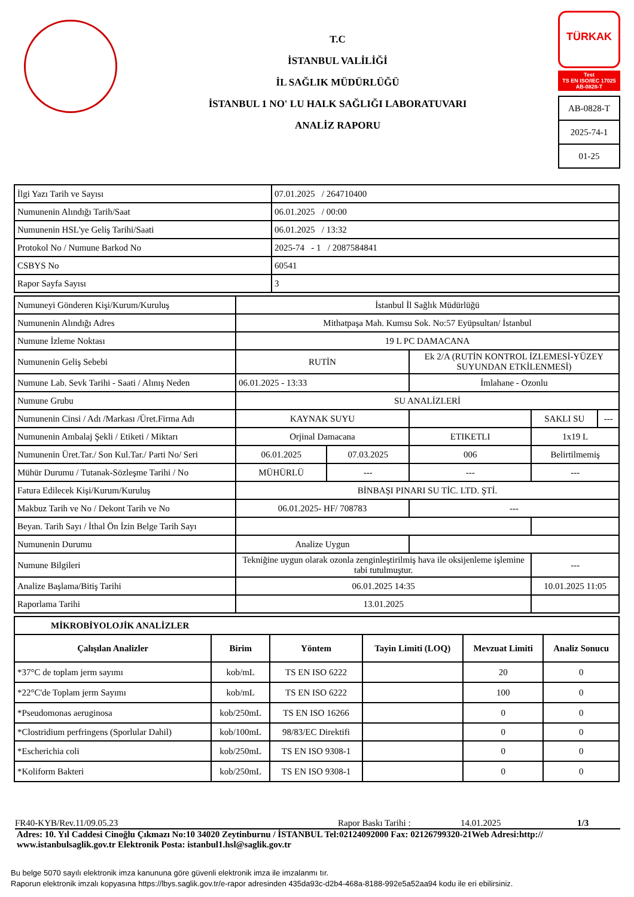T.C
İSTANBUL VALİLİĞİ
İL SAĞLIK MÜDÜRLÜĞÜ
İSTANBUL 1 NO' LU HALK SAĞLIĞI LABORATUVARI
ANALİZ RAPORU
TÜRKAK
Test
TS EN ISO/IEC 17025
AB-0828-T
AB-0828-T
2025-74-1
01-25
| İlgi Yazı Tarih ve Sayısı | 07.01.2025 / 264710400 |
| Numunenin Alındığı Tarih/Saat | 06.01.2025 / 00:00 |
| Numunenin HSL'ye Geliş Tarihi/Saati | 06.01.2025 / 13:32 |
| Protokol No / Numune Barkod No | 2025-74 - 1 / 2087584841 |
| CSBYS No | 60541 |
| Rapor Sayfa Sayısı | 3 |
| Numuneyi Gönderen Kişi/Kurum/Kuruluş | İstanbul İl Sağlık Müdürlüğü | | | | |
| Numunenin Alındığı Adres | Mithatpaşa Mah. Kumsu Sok. No:57 Eyüpsultan/ İstanbul | | | | |
| Numune İzleme Noktası | 19 L PC DAMACANA | | | | |
| Numunenin Geliş Sebebi | RUTİN | | Ek 2/A (RUTİN KONTROL İZLEMESİ-YÜZEY SUYUNDAN ETKİLENMESİ) | | |
| Numune Lab. Sevk Tarihi - Saati / Alınış Neden | 06.01.2025 - 13:33 | | İmlahane - Ozonlu | | |
| Numune Grubu | SU ANALİZLERİ | | | | |
| Numunenin Cinsi / Adı /Markası /Üret.Firma Adı | KAYNAK SUYU | | | SAKLI SU | --- |
| Numunenin Ambalaj Şekli / Etiketi / Miktarı | Orjinal Damacana | | ETIKETLI | 1x19 L | |
| Numunenin Üret.Tar./ Son Kul.Tar./ Parti No/ Seri | 06.01.2025 | 07.03.2025 | 006 | Belirtilmemiş | |
| Mühür Durumu / Tutanak-Sözleşme Tarihi / No | MÜHÜRLÜ | --- | --- | --- | |
| Fatura Edilecek Kişi/Kurum/Kuruluş | BİNBAŞI PINARI SU TİC. LTD. ŞTİ. | | | | |
| Makbuz Tarih ve No / Dekont Tarih ve No | 06.01.2025- HF/ 708783 | | --- | | |
| Beyan. Tarih Sayı / İthal Ön İzin Belge Tarih Sayı | | | | | |
| Numunenin Durumu | Analize Uygun | | | | |
| Numune Bilgileri | Tekniğine uygun olarak ozonla zenginleştirilmiş hava ile oksijenleme işlemine tabi tutulmuştur. | | | --- | |
| Analize Başlama/Bitiş Tarihi | 06.01.2025 14:35 | | | 10.01.2025 11:05 | |
| Raporlama Tarihi | 13.01.2025 | | | | |
| MİKROBİYOLOJİK ANALİZLER | | | | | |
| --- | --- | --- | --- | --- | --- |
| Çalışılan Analizler | Birim | Yöntem | Tayin Limiti (LOQ) | Mevzuat Limiti | Analiz Sonucu |
| *37°C de toplam jerm sayımı | kob/mL | TS EN ISO 6222 | | 20 | 0 |
| *22°C'de Toplam jerm Sayımı | kob/mL | TS EN ISO 6222 | | 100 | 0 |
| *Pseudomonas aeruginosa | kob/250mL | TS EN ISO 16266 | | 0 | 0 |
| *Clostridium perfringens (Sporlular Dahil) | kob/100mL | 98/83/EC Direktifi | | 0 | 0 |
| *Escherichia coli | kob/250mL | TS EN ISO 9308-1 | | 0 | 0 |
| *Koliform Bakteri | kob/250mL | TS EN ISO 9308-1 | | 0 | 0 |
FR40-KYB/Rev.11/09.05.23 Rapor Baskı Tarihi : 14.01.2025 1/3
Adres: 10. Yıl Caddesi Cinoğlu Çıkmazı No:10 34020 Zeytinburnu / İSTANBUL Tel:02124092000 Fax: 02126799320-21Web Adresi:http:// www.istanbulsaglik.gov.tr Elektronik Posta: istanbul1.hsl@saglik.gov.tr
Bu belge 5070 sayılı elektronik imza kanununa göre güvenli elektronik imza ile imzalanmı tır.
Raporun elektronik imzalı kopyasına https://lbys.saglik.gov.tr/e-rapor adresinden 435da93c-d2b4-468a-8188-992e5a52aa94 kodu ile eri ebilirsiniz.